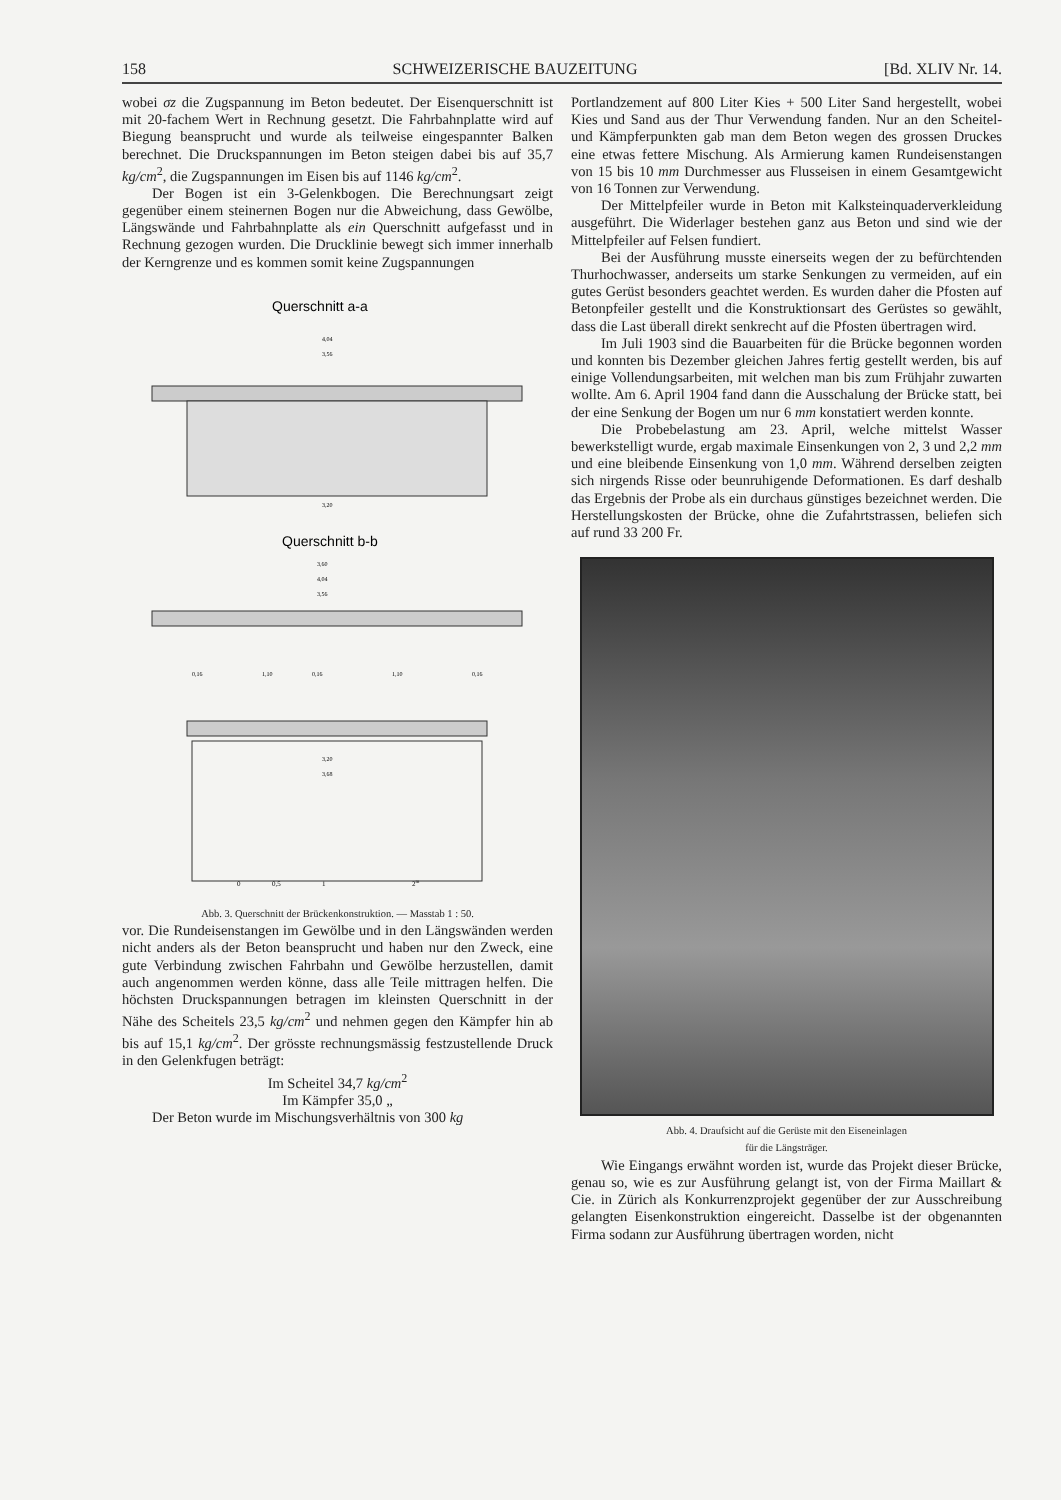158 SCHWEIZERISCHE BAUZEITUNG [Bd. XLIV Nr. 14.
wobei σz die Zugspannung im Beton bedeutet. Der Eisenquerschnitt ist mit 20-fachem Wert in Rechnung gesetzt. Die Fahrbahnplatte wird auf Biegung beansprucht und wurde als teilweise eingespannter Balken berechnet. Die Druckspannungen im Beton steigen dabei bis auf 35,7 kg/cm<sup>2</sup>, die Zugspannungen im Eisen bis auf 1146 kg/cm<sup>2</sup>.
Der Bogen ist ein 3-Gelenkbogen. Die Berechnungsart zeigt gegenüber einem steinernen Bogen nur die Abweichung, dass Gewölbe, Längswände und Fahrbahnplatte als ein Querschnitt aufgefasst und in Rechnung gezogen wurden. Die Drucklinie bewegt sich immer innerhalb der Kerngrenze und es kommen somit keine Zugspannungen
Querschnitt a-a
4,04
3,56
3,20
Querschnitt b-b
3,60
4,04
3,56
0,16
1,10
0,16
1,10
0,16
3,20
3,68
0
0,5
1
2m
Abb. 3. Querschnitt der Brückenkonstruktion. — Masstab 1 : 50.
vor. Die Rundeisenstangen im Gewölbe und in den Längswänden werden nicht anders als der Beton beansprucht und haben nur den Zweck, eine gute Verbindung zwischen Fahrbahn und Gewölbe herzustellen, damit auch angenommen werden könne, dass alle Teile mittragen helfen. Die höchsten Druckspannungen betragen im kleinsten Querschnitt in der Nähe des Scheitels 23,5 kg/cm<sup>2</sup> und nehmen gegen den Kämpfer hin ab bis auf 15,1 kg/cm<sup>2</sup>. Der grösste rechnungsmässig festzustellende Druck in den Gelenkfugen beträgt:
Im Scheitel 34,7 kg/cm<sup>2</sup>
Im Kämpfer 35,0 „
Der Beton wurde im Mischungsverhältnis von 300 kg
Portlandzement auf 800 Liter Kies + 500 Liter Sand hergestellt, wobei Kies und Sand aus der Thur Verwendung fanden. Nur an den Scheitel- und Kämpferpunkten gab man dem Beton wegen des grossen Druckes eine etwas fettere Mischung. Als Armierung kamen Rundeisenstangen von 15 bis 10 mm Durchmesser aus Flusseisen in einem Gesamtgewicht von 16 Tonnen zur Verwendung.
Der Mittelpfeiler wurde in Beton mit Kalksteinquaderverkleidung ausgeführt. Die Widerlager bestehen ganz aus Beton und sind wie der Mittelpfeiler auf Felsen fundiert.
Bei der Ausführung musste einerseits wegen der zu befürchtenden Thurhochwasser, anderseits um starke Senkungen zu vermeiden, auf ein gutes Gerüst besonders geachtet werden. Es wurden daher die Pfosten auf Betonpfeiler gestellt und die Konstruktionsart des Gerüstes so gewählt, dass die Last überall direkt senkrecht auf die Pfosten übertragen wird.
Im Juli 1903 sind die Bauarbeiten für die Brücke begonnen worden und konnten bis Dezember gleichen Jahres fertig gestellt werden, bis auf einige Vollendungsarbeiten, mit welchen man bis zum Frühjahr zuwarten wollte. Am 6. April 1904 fand dann die Ausschalung der Brücke statt, bei der eine Senkung der Bogen um nur 6 mm konstatiert werden konnte.
Die Probebelastung am 23. April, welche mittelst Wasser bewerkstelligt wurde, ergab maximale Einsenkungen von 2, 3 und 2,2 mm und eine bleibende Einsenkung von 1,0 mm. Während derselben zeigten sich nirgends Risse oder beunruhigende Deformationen. Es darf deshalb das Ergebnis der Probe als ein durchaus günstiges bezeichnet werden. Die Herstellungskosten der Brücke, ohne die Zufahrtstrassen, beliefen sich auf rund 33 200 Fr.
Abb. 4. Draufsicht auf die Gerüste mit den Eiseneinlagen
für die Längsträger.
Wie Eingangs erwähnt worden ist, wurde das Projekt dieser Brücke, genau so, wie es zur Ausführung gelangt ist, von der Firma Maillart & Cie. in Zürich als Konkurrenzprojekt gegenüber der zur Ausschreibung gelangten Eisenkonstruktion eingereicht. Dasselbe ist der obgenannten Firma sodann zur Ausführung übertragen worden, nicht